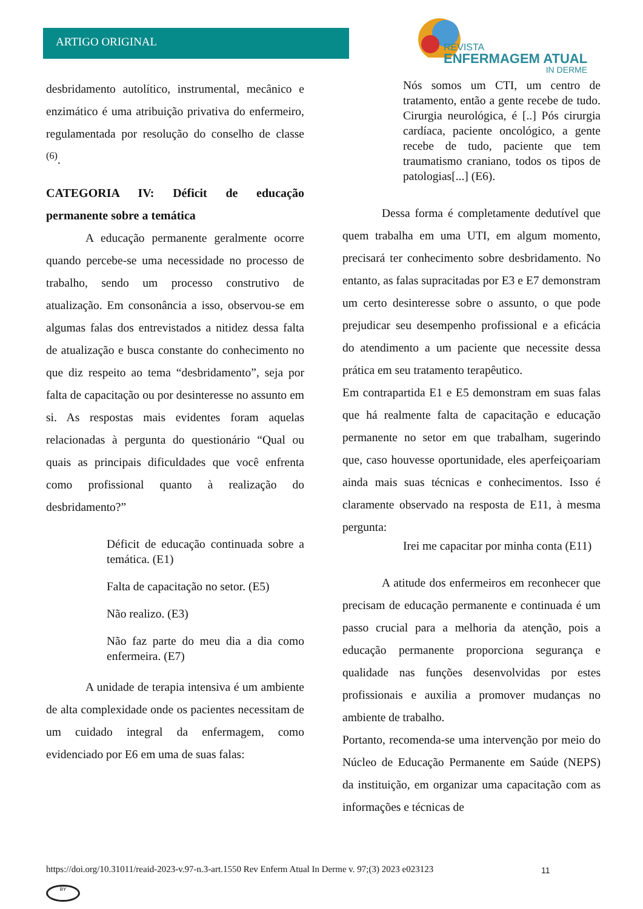ARTIGO ORIGINAL
REVISTA
ENFERMAGEM ATUAL
IN DERME
desbridamento autolítico, instrumental, mecânico e enzimático é uma atribuição privativa do enfermeiro, regulamentada por resolução do conselho de classe <sup>(6)</sup>.
CATEGORIA IV: Déficit de educação permanente sobre a temática
A educação permanente geralmente ocorre quando percebe-se uma necessidade no processo de trabalho, sendo um processo construtivo de atualização. Em consonância a isso, observou-se em algumas falas dos entrevistados a nitidez dessa falta de atualização e busca constante do conhecimento no que diz respeito ao tema “desbridamento”, seja por falta de capacitação ou por desinteresse no assunto em si. As respostas mais evidentes foram aquelas relacionadas à pergunta do questionário “Qual ou quais as principais dificuldades que você enfrenta como profissional quanto à realização do desbridamento?”
Déficit de educação continuada sobre a temática. (E1)
Falta de capacitação no setor. (E5)
Não realizo. (E3)
Não faz parte do meu dia a dia como enfermeira. (E7)
A unidade de terapia intensiva é um ambiente de alta complexidade onde os pacientes necessitam de um cuidado integral da enfermagem, como evidenciado por E6 em uma de suas falas:
Nós somos um CTI, um centro de tratamento, então a gente recebe de tudo. Cirurgia neurológica, é [..] Pós cirurgia cardíaca, paciente oncológico, a gente recebe de tudo, paciente que tem traumatismo craniano, todos os tipos de patologias[...] (E6).
Dessa forma é completamente dedutível que quem trabalha em uma UTI, em algum momento, precisará ter conhecimento sobre desbridamento. No entanto, as falas supracitadas por E3 e E7 demonstram um certo desinteresse sobre o assunto, o que pode prejudicar seu desempenho profissional e a eficácia do atendimento a um paciente que necessite dessa prática em seu tratamento terapêutico.
Em contrapartida E1 e E5 demonstram em suas falas que há realmente falta de capacitação e educação permanente no setor em que trabalham, sugerindo que, caso houvesse oportunidade, eles aperfeiçoariam ainda mais suas técnicas e conhecimentos. Isso é claramente observado na resposta de E11, à mesma pergunta:
Irei me capacitar por minha conta (E11)
A atitude dos enfermeiros em reconhecer que precisam de educação permanente e continuada é um passo crucial para a melhoria da atenção, pois a educação permanente proporciona segurança e qualidade nas funções desenvolvidas por estes profissionais e auxilia a promover mudanças no ambiente de trabalho.
Portanto, recomenda-se uma intervenção por meio do Núcleo de Educação Permanente em Saúde (NEPS) da instituição, em organizar uma capacitação com as informações e técnicas de
https://doi.org/10.31011/reaid-2023-v.97-n.3-art.1550 Rev Enferm Atual In Derme v. 97;(3) 2023 e023123
11
BY